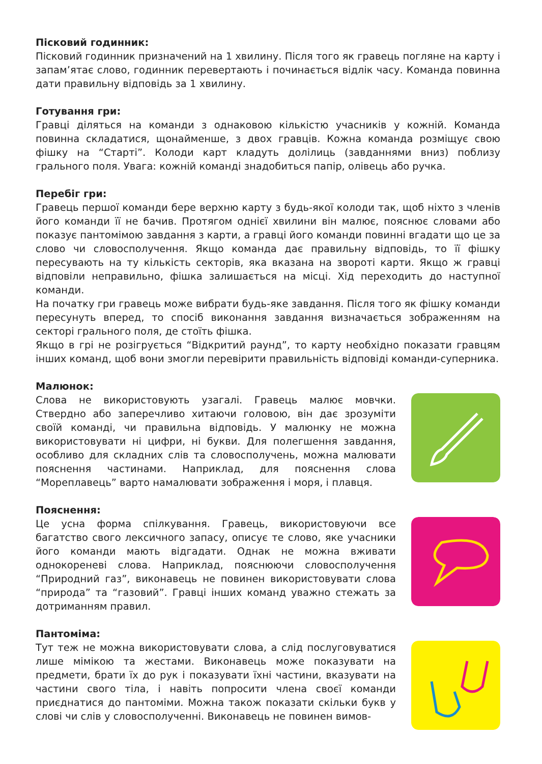Пісковий годинник:
Пісковий годинник призначений на 1 хвилину. Після того як гравець погляне на карту і запам’ятає слово, годинник перевертають і починається відлік часу. Команда повинна дати правильну відповідь за 1 хвилину.
Готування гри:
Гравці діляться на команди з однаковою кількістю учасників у кожній. Команда повинна складатися, щонайменше, з двох гравців. Кожна команда розміщує свою фішку на “Старті”. Колоди карт кладуть долілиць (завданнями вниз) поблизу грального поля. Увага: кожній команді знадобиться папір, олівець або ручка.
Перебіг гри:
Гравець першої команди бере верхню карту з будь-якої колоди так, щоб ніхто з членів його команди її не бачив. Протягом однієї хвилини він малює, пояснює словами або показує пантомімою завдання з карти, а гравці його команди повинні вгадати що це за слово чи словосполучення. Якщо команда дає правильну відповідь, то її фішку пересувають на ту кількість секторів, яка вказана на звороті карти. Якщо ж гравці відповіли неправильно, фішка залишається на місці. Хід переходить до наступної команди.
На початку гри гравець може вибрати будь-яке завдання. Після того як фішку команди пересунуть вперед, то спосіб виконання завдання визначається зображенням на секторі грального поля, де стоїть фішка.
Якщо в грі не розігрується “Відкритий раунд”, то карту необхідно показати гравцям інших команд, щоб вони змогли перевірити правильність відповіді команди-суперника.
Малюнок:
Слова не використовують узагалі. Гравець малює мовчки. Ствердно або заперечливо хитаючи головою, він дає зрозуміти своїй команді, чи правильна відповідь. У малюнку не можна використовувати ні цифри, ні букви. Для полегшення завдання, особливо для складних слів та словосполучень, можна малювати пояснення частинами. Наприклад, для пояснення слова “Мореплавець” варто намалювати зображення і моря, і плавця.
Пояснення:
Це усна форма спілкування. Гравець, використовуючи все багатство свого лексичного запасу, описує те слово, яке учасники його команди мають відгадати. Однак не можна вживати однокореневі слова. Наприклад, пояснюючи словосполучення “Природний газ”, виконавець не повинен використовувати слова “природа” та “газовий”. Гравці інших команд уважно стежать за дотриманням правил.
Пантоміма:
Тут теж не можна використовувати слова, а слід послуговуватися лише мімікою та жестами. Виконавець може показувати на предмети, брати їх до рук і показувати їхні частини, вказувати на частини свого тіла, і навіть попросити члена своєї команди приєднатися до пантоміми. Можна також показати скільки букв у слові чи слів у словосполученні. Виконавець не повинен вимов-